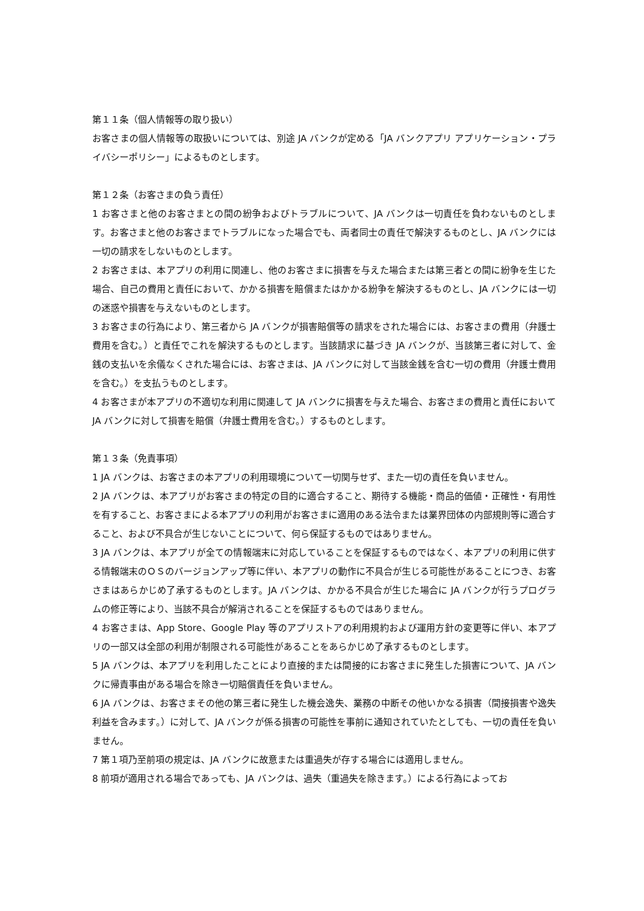第１１条（個人情報等の取り扱い）
お客さまの個人情報等の取扱いについては、別途 JA バンクが定める「JA バンクアプリ アプリケーション・プライバシーポリシー」によるものとします。
第１２条（お客さまの負う責任）
1 お客さまと他のお客さまとの間の紛争およびトラブルについて、JA バンクは一切責任を負わないものとします。お客さまと他のお客さまでトラブルになった場合でも、両者同士の責任で解決するものとし、JA バンクには一切の請求をしないものとします。
2 お客さまは、本アプリの利用に関連し、他のお客さまに損害を与えた場合または第三者との間に紛争を生じた場合、自己の費用と責任において、かかる損害を賠償またはかかる紛争を解決するものとし、JA バンクには一切の迷惑や損害を与えないものとします。
3 お客さまの行為により、第三者から JA バンクが損害賠償等の請求をされた場合には、お客さまの費用（弁護士費用を含む。）と責任でこれを解決するものとします。当該請求に基づき JA バンクが、当該第三者に対して、金銭の支払いを余儀なくされた場合には、お客さまは、JA バンクに対して当該金銭を含む一切の費用（弁護士費用を含む。）を支払うものとします。
4 お客さまが本アプリの不適切な利用に関連して JA バンクに損害を与えた場合、お客さまの費用と責任において JA バンクに対して損害を賠償（弁護士費用を含む。）するものとします。
第１３条（免責事項）
1 JA バンクは、お客さまの本アプリの利用環境について一切関与せず、また一切の責任を負いません。
2 JA バンクは、本アプリがお客さまの特定の目的に適合すること、期待する機能・商品的価値・正確性・有用性を有すること、お客さまによる本アプリの利用がお客さまに適用のある法令または業界団体の内部規則等に適合すること、および不具合が生じないことについて、何ら保証するものではありません。
3 JA バンクは、本アプリが全ての情報端末に対応していることを保証するものではなく、本アプリの利用に供する情報端末のＯＳのバージョンアップ等に伴い、本アプリの動作に不具合が生じる可能性があることにつき、お客さまはあらかじめ了承するものとします。JA バンクは、かかる不具合が生じた場合に JA バンクが行うプログラムの修正等により、当該不具合が解消されることを保証するものではありません。
4 お客さまは、App Store、Google Play 等のアプリストアの利用規約および運用方針の変更等に伴い、本アプリの一部又は全部の利用が制限される可能性があることをあらかじめ了承するものとします。
5 JA バンクは、本アプリを利用したことにより直接的または間接的にお客さまに発生した損害について、JA バンクに帰責事由がある場合を除き一切賠償責任を負いません。
6 JA バンクは、お客さまその他の第三者に発生した機会逸失、業務の中断その他いかなる損害（間接損害や逸失利益を含みます。）に対して、JA バンクが係る損害の可能性を事前に通知されていたとしても、一切の責任を負いません。
7 第１項乃至前項の規定は、JA バンクに故意または重過失が存する場合には適用しません。
8 前項が適用される場合であっても、JA バンクは、過失（重過失を除きます。）による行為によってお